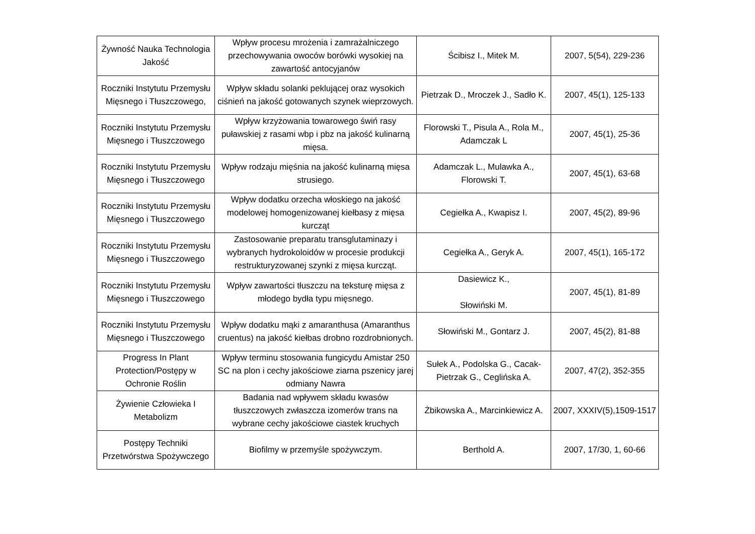| Żywność Nauka Technologia Jakość | Wpływ procesu mrożenia i zamrażalniczego przechowywania owoców borówki wysokiej na zawartość antocyjanów | Ścibisz I., Mitek M. | 2007, 5(54), 229-236 |
| Roczniki Instytutu Przemysłu Mięsnego i Tłuszczowego, | Wpływ składu solanki peklującej oraz wysokich ciśnień na jakość gotowanych szynek wieprzowych. | Pietrzak D., Mroczek J., Sadło K. | 2007, 45(1), 125-133 |
| Roczniki Instytutu Przemysłu Mięsnego i Tłuszczowego | Wpływ krzyżowania towarowego świń rasy puławskiej z rasami wbp i pbz na jakość kulinarną mięsa. | Florowski T., Pisula A., Rola M., Adamczak L | 2007, 45(1), 25-36 |
| Roczniki Instytutu Przemysłu Mięsnego i Tłuszczowego | Wpływ rodzaju mięśnia na jakość kulinarną mięsa strusiego. | Adamczak L., Mulawka A., Florowski T. | 2007, 45(1), 63-68 |
| Roczniki Instytutu Przemysłu Mięsnego i Tłuszczowego | Wpływ dodatku orzecha włoskiego na jakość modelowej homogenizowanej kiełbasy z mięsa kurcząt | Cegiełka A., Kwapisz I. | 2007, 45(2), 89-96 |
| Roczniki Instytutu Przemysłu Mięsnego i Tłuszczowego | Zastosowanie preparatu transglutaminazy i wybranych hydrokoloidów w procesie produkcji restrukturyzowanej szynki z mięsa kurcząt. | Cegiełka A., Geryk A. | 2007, 45(1), 165-172 |
| Roczniki Instytutu Przemysłu Mięsnego i Tłuszczowego | Wpływ zawartości tłuszczu na teksturę mięsa z młodego bydła typu mięsnego. | Dasiewicz K., Słowiński M. | 2007, 45(1), 81-89 |
| Roczniki Instytutu Przemysłu Mięsnego i Tłuszczowego | Wpływ dodatku mąki z amaranthusa (Amaranthus cruentus) na jakość kiełbas drobno rozdrobnionych. | Słowiński M., Gontarz J. | 2007, 45(2), 81-88 |
| Progress In Plant Protection/Postępy w Ochronie Roślin | Wpływ terminu stosowania fungicydu Amistar 250 SC na plon i cechy jakościowe ziarna pszenicy jarej odmiany Nawra | Sułek A., Podolska G., Cacak-Pietrzak G., Ceglińska A. | 2007, 47(2), 352-355 |
| Żywienie Człowieka I Metabolizm | Badania nad wpływem składu kwasów tłuszczowych zwłaszcza izomerów trans na wybrane cechy jakościowe ciastek kruchych | Żbikowska A., Marcinkiewicz A. | 2007, XXXIV(5),1509-1517 |
| Postępy Techniki Przetwórstwa Spożywczego | Biofilmy w przemyśle spożywczym. | Berthold A. | 2007, 17/30, 1, 60-66 |